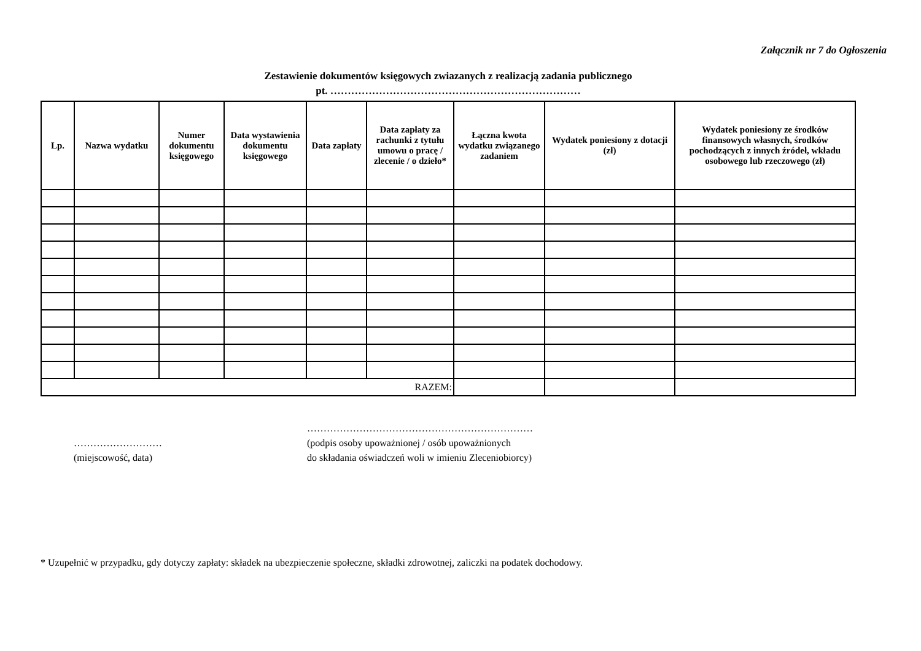Załącznik nr 7 do Ogłoszenia
Zestawienie dokumentów księgowych zwiazanych z realizacją zadania publicznego
pt. ………………………………………………………………
| Lp. | Nazwa wydatku | Numer dokumentu księgowego | Data wystawienia dokumentu księgowego | Data zapłaty | Data zapłaty za rachunki z tytułu umowu o pracę / zlecenie / o dzieło* | Łączna kwota wydatku związanego zadaniem | Wydatek poniesiony z dotacji (zł) | Wydatek poniesiony ze środków finansowych własnych, środków pochodzących z innych źródeł, wkładu osobowego lub rzeczowego (zł) |
| --- | --- | --- | --- | --- | --- | --- | --- | --- |
| RAZEM: | | | | | | | | |
………………………
(miejscowość, data)
……………………………………………………………
(podpis osoby upoważnionej / osób upoważnionych
do składania oświadczeń woli w imieniu Zleceniobiorcy)
* Uzupełnić w przypadku, gdy dotyczy zapłaty: składek na ubezpieczenie społeczne, składki zdrowotnej, zaliczki na podatek dochodowy.